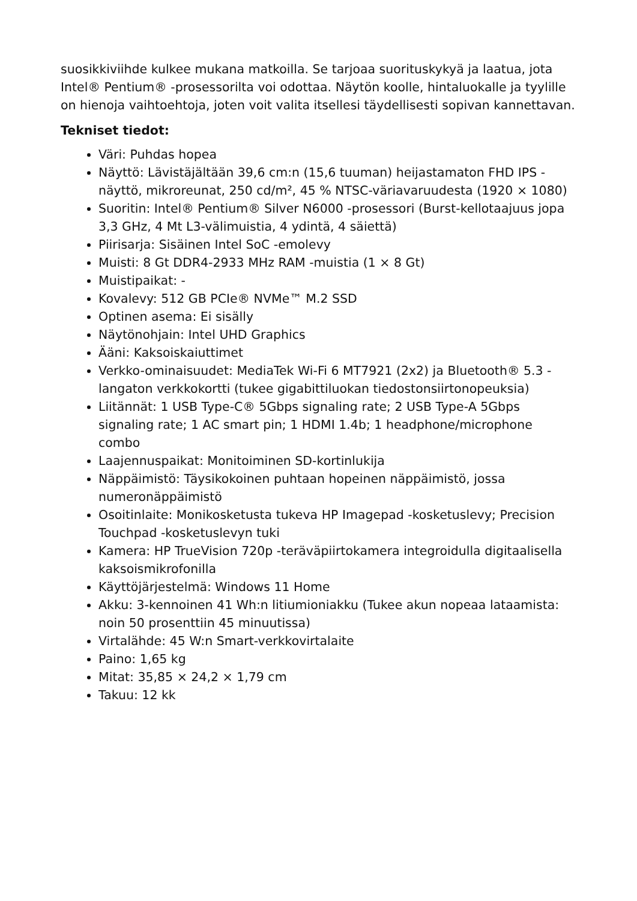suosikkiviihde kulkee mukana matkoilla. Se tarjoaa suorituskykyä ja laatua, jota Intel® Pentium® -prosessorilta voi odottaa. Näytön koolle, hintaluokalle ja tyylille on hienoja vaihtoehtoja, joten voit valita itsellesi täydellisesti sopivan kannettavan.
Tekniset tiedot:
Väri: Puhdas hopea
Näyttö: Lävistäjältään 39,6 cm:n (15,6 tuuman) heijastamaton FHD IPS -näyttö, mikroreunat, 250 cd/m², 45 % NTSC-väriavaruudesta (1920 × 1080)
Suoritin: Intel® Pentium® Silver N6000 -prosessori (Burst-kellotaajuus jopa 3,3 GHz, 4 Mt L3-välimuistia, 4 ydintä, 4 säiettä)
Piirisarja: Sisäinen Intel SoC -emolevy
Muisti: 8 Gt DDR4-2933 MHz RAM -muistia (1 × 8 Gt)
Muistipaikat: -
Kovalevy: 512 GB PCIe® NVMe™ M.2 SSD
Optinen asema: Ei sisälly
Näytönohjain: Intel UHD Graphics
Ääni: Kaksoiskaiuttimet
Verkko-ominaisuudet: MediaTek Wi-Fi 6 MT7921 (2x2) ja Bluetooth® 5.3 -langaton verkkokortti (tukee gigabittiluokan tiedostonsiirtonopeuksia)
Liitännät: 1 USB Type-C® 5Gbps signaling rate; 2 USB Type-A 5Gbps signaling rate; 1 AC smart pin; 1 HDMI 1.4b; 1 headphone/microphone combo
Laajennuspaikat: Monitoiminen SD-kortinlukija
Näppäimistö: Täysikokoinen puhtaan hopeinen näppäimistö, jossa numeronäppäimistö
Osoitinlaite: Monikosketusta tukeva HP Imagepad -kosketuslevy; Precision Touchpad -kosketuslevyn tuki
Kamera: HP TrueVision 720p -teräväpiirtokamera integroidulla digitaalisella kaksoismikrofonilla
Käyttöjärjestelmä: Windows 11 Home
Akku: 3-kennoinen 41 Wh:n litiumioniakku (Tukee akun nopeaa lataamista: noin 50 prosenttiin 45 minuutissa)
Virtalähde: 45 W:n Smart-verkkovirtalaite
Paino: 1,65 kg
Mitat: 35,85 × 24,2 × 1,79 cm
Takuu: 12 kk